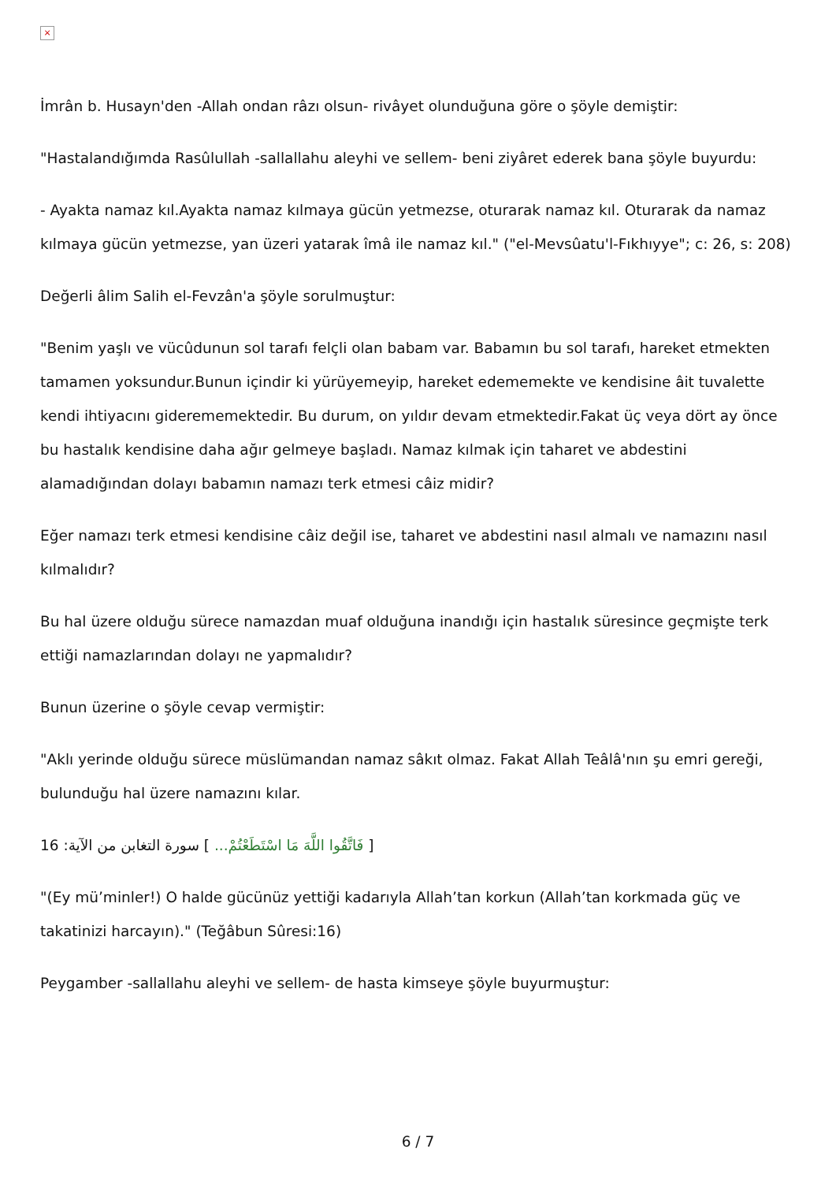×
İmrân b. Husayn'den -Allah ondan râzı olsun- rivâyet olunduğuna göre o şöyle demiştir:
"Hastalandığımda Rasûlullah -sallallahu aleyhi ve sellem- beni ziyâret ederek bana şöyle buyurdu:
- Ayakta namaz kıl.Ayakta namaz kılmaya gücün yetmezse, oturarak namaz kıl. Oturarak da namaz kılmaya gücün yetmezse, yan üzeri yatarak îmâ ile namaz kıl." ("el-Mevsûatu'l-Fıkhıyye"; c: 26, s: 208)
Değerli âlim Salih el-Fevzân'a şöyle sorulmuştur:
"Benim yaşlı ve vücûdunun sol tarafı felçli olan babam var. Babamın bu sol tarafı, hareket etmekten tamamen yoksundur.Bunun içindir ki yürüyemeyip, hareket edememekte ve kendisine âit tuvalette kendi ihtiyacını giderememektedir. Bu durum, on yıldır devam etmektedir.Fakat üç veya dört ay önce bu hastalık kendisine daha ağır gelmeye başladı. Namaz kılmak için taharet ve abdestini alamadığından dolayı babamın namazı terk etmesi câiz midir?
Eğer namazı terk etmesi kendisine câiz değil ise, taharet ve abdestini nasıl almalı ve namazını nasıl kılmalıdır?
Bu hal üzere olduğu sürece namazdan muaf olduğuna inandığı için hastalık süresince geçmişte terk ettiği namazlarından dolayı ne yapmalıdır?
Bunun üzerine o şöyle cevap vermiştir:
"Aklı yerinde olduğu sürece müslümandan namaz sâkıt olmaz. Fakat Allah Teâlâ'nın şu emri gereği, bulunduğu hal üzere namazını kılar.
[ فَاتَّقُوا اللَّهَ مَا اسْتَطَعْتُمْ... ] سورة التغابن من الآية: 16
"(Ey mü’minler!) O halde gücünüz yettiği kadarıyla Allah’tan korkun (Allah’tan korkmada güç ve takatinizi harcayın)." (Teğâbun Sûresi:16)
Peygamber -sallallahu aleyhi ve sellem- de hasta kimseye şöyle buyurmuştur:
6 / 7